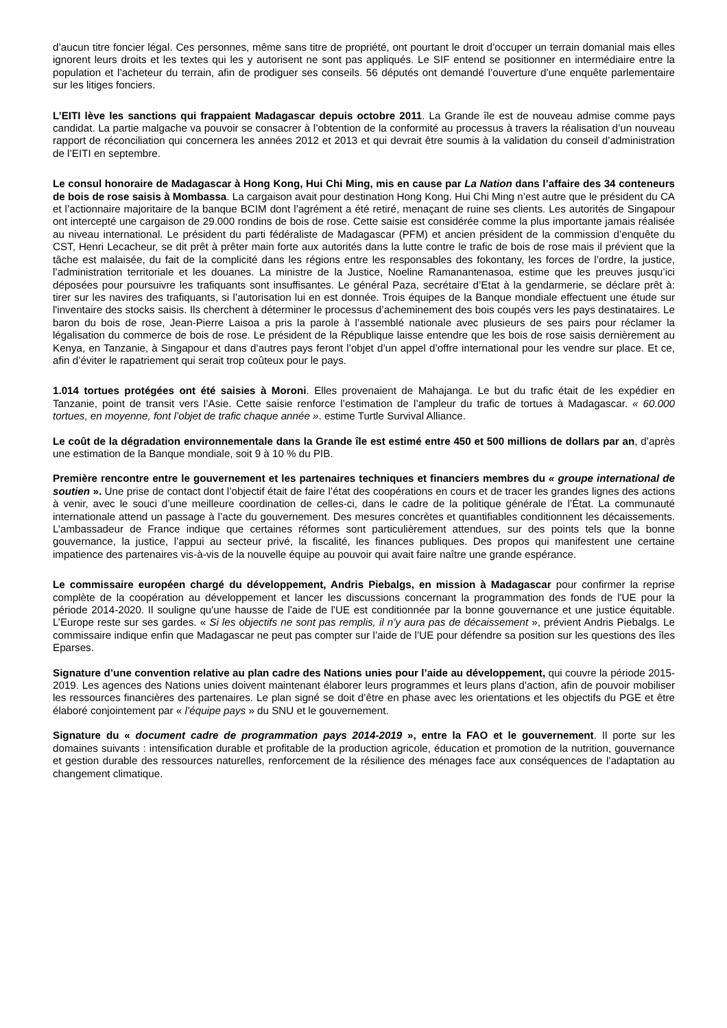d’aucun titre foncier légal. Ces personnes, même sans titre de propriété, ont pourtant le droit d’occuper un terrain domanial mais elles ignorent leurs droits et les textes qui les y autorisent ne sont pas appliqués. Le SIF entend se positionner en intermédiaire entre la population et l’acheteur du terrain, afin de prodiguer ses conseils. 56 députés ont demandé l’ouverture d’une enquête parlementaire sur les litiges fonciers.
L’EITI lève les sanctions qui frappaient Madagascar depuis octobre 2011. La Grande île est de nouveau admise comme pays candidat. La partie malgache va pouvoir se consacrer à l’obtention de la conformité au processus à travers la réalisation d’un nouveau rapport de réconciliation qui concernera les années 2012 et 2013 et qui devrait être soumis à la validation du conseil d’administration de l’EITI en septembre.
Le consul honoraire de Madagascar à Hong Kong, Hui Chi Ming, mis en cause par La Nation dans l’affaire des 34 conteneurs de bois de rose saisis à Mombassa. La cargaison avait pour destination Hong Kong. Hui Chi Ming n’est autre que le président du CA et l’actionnaire majoritaire de la banque BCIM dont l’agrément a été retiré, menaçant de ruine ses clients. Les autorités de Singapour ont intercepté une cargaison de 29.000 rondins de bois de rose. Cette saisie est considérée comme la plus importante jamais réalisée au niveau international. Le président du parti fédéraliste de Madagascar (PFM) et ancien président de la commission d’enquête du CST, Henri Lecacheur, se dit prêt à prêter main forte aux autorités dans la lutte contre le trafic de bois de rose mais il prévient que la tâche est malaisée, du fait de la complicité dans les régions entre les responsables des fokontany, les forces de l’ordre, la justice, l’administration territoriale et les douanes. La ministre de la Justice, Noeline Ramanantenasoa, estime que les preuves jusqu’ici déposées pour poursuivre les trafiquants sont insuffisantes. Le général Paza, secrétaire d’Etat à la gendarmerie, se déclare prêt à: tirer sur les navires des trafiquants, si l’autorisation lui en est donnée. Trois équipes de la Banque mondiale effectuent une étude sur l'inventaire des stocks saisis. Ils cherchent à déterminer le processus d’acheminement des bois coupés vers les pays destinataires. Le baron du bois de rose, Jean-Pierre Laisoa a pris la parole à l’assemblé nationale avec plusieurs de ses pairs pour réclamer la légalisation du commerce de bois de rose. Le président de la République laisse entendre que les bois de rose saisis dernièrement au Kenya, en Tanzanie, à Singapour et dans d’autres pays feront l’objet d’un appel d’offre international pour les vendre sur place. Et ce, afin d’éviter le rapatriement qui serait trop coûteux pour le pays.
1.014 tortues protégées ont été saisies à Moroni. Elles provenaient de Mahajanga. Le but du trafic était de les expédier en Tanzanie, point de transit vers l’Asie. Cette saisie renforce l’estimation de l’ampleur du trafic de tortues à Madagascar. « 60.000 tortues, en moyenne, font l’objet de trafic chaque année ». estime Turtle Survival Alliance.
Le coût de la dégradation environnementale dans la Grande île est estimé entre 450 et 500 millions de dollars par an, d’après une estimation de la Banque mondiale, soit 9 à 10 % du PIB.
Première rencontre entre le gouvernement et les partenaires techniques et financiers membres du « groupe international de soutien ». Une prise de contact dont l’objectif était de faire l’état des coopérations en cours et de tracer les grandes lignes des actions à venir, avec le souci d’une meilleure coordination de celles-ci, dans le cadre de la politique générale de l’État. La communauté internationale attend un passage à l’acte du gouvernement. Des mesures concrètes et quantifiables conditionnent les décaissements. L’ambassadeur de France indique que certaines réformes sont particulièrement attendues, sur des points tels que la bonne gouvernance, la justice, l’appui au secteur privé, la fiscalité, les finances publiques. Des propos qui manifestent une certaine impatience des partenaires vis-à-vis de la nouvelle équipe au pouvoir qui avait faire naître une grande espérance.
Le commissaire européen chargé du développement, Andris Piebalgs, en mission à Madagascar pour confirmer la reprise complète de la coopération au développement et lancer les discussions concernant la programmation des fonds de l'UE pour la période 2014-2020. Il souligne qu'une hausse de l'aide de l'UE est conditionnée par la bonne gouvernance et une justice équitable. L’Europe reste sur ses gardes. « Si les objectifs ne sont pas remplis, il n’y aura pas de décaissement », prévient Andris Piebalgs. Le commissaire indique enfin que Madagascar ne peut pas compter sur l’aide de l’UE pour défendre sa position sur les questions des îles Eparses.
Signature d’une convention relative au plan cadre des Nations unies pour l’aide au développement, qui couvre la période 2015-2019. Les agences des Nations unies doivent maintenant élaborer leurs programmes et leurs plans d’action, afin de pouvoir mobiliser les ressources financières des partenaires. Le plan signé se doit d’être en phase avec les orientations et les objectifs du PGE et être élaboré conjointement par « l’équipe pays » du SNU et le gouvernement.
Signature du « document cadre de programmation pays 2014-2019 », entre la FAO et le gouvernement. Il porte sur les domaines suivants : intensification durable et profitable de la production agricole, éducation et promotion de la nutrition, gouvernance et gestion durable des ressources naturelles, renforcement de la résilience des ménages face aux conséquences de l’adaptation au changement climatique.